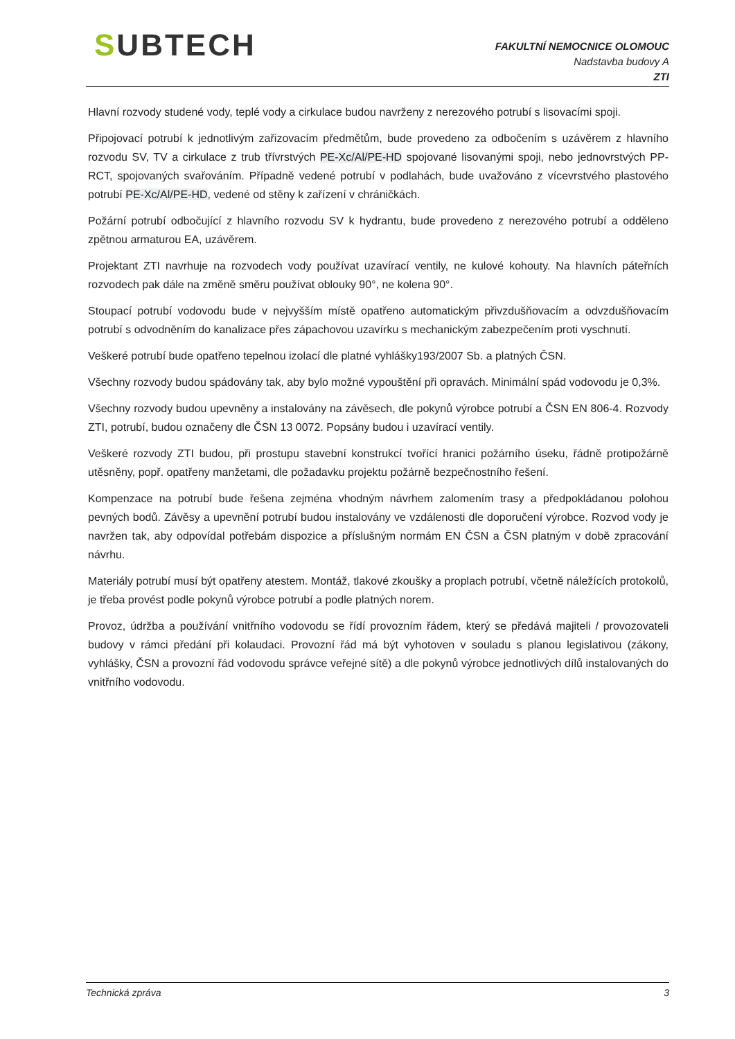SUBTECH
FAKULTNÍ NEMOCNICE OLOMOUC
Nadstavba budovy A
ZTI
Hlavní rozvody studené vody, teplé vody a cirkulace budou navrženy z nerezového potrubí s lisovacími spoji.
Připojovací potrubí k jednotlivým zařizovacím předmětům, bude provedeno za odbočením s uzávěrem z hlavního rozvodu SV, TV a cirkulace z trub třívrstvých PE-Xc/Al/PE-HD spojované lisovanými spoji, nebo jednovrstvých PP-RCT, spojovaných svařováním. Případně vedené potrubí v podlahách, bude uvažováno z vícevrstvého plastového potrubí PE-Xc/Al/PE-HD, vedené od stěny k zařízení v chráničkách.
Požární potrubí odbočující z hlavního rozvodu SV k hydrantu, bude provedeno z nerezového potrubí a odděleno zpětnou armaturou EA, uzávěrem.
Projektant ZTI navrhuje na rozvodech vody používat uzavírací ventily, ne kulové kohouty. Na hlavních páteřních rozvodech pak dále na změně směru používat oblouky 90°, ne kolena 90°.
Stoupací potrubí vodovodu bude v nejvyšším místě opatřeno automatickým přivzdušňovacím a odvzdušňovacím potrubí s odvodněním do kanalizace přes zápachovou uzavírku s mechanickým zabezpečením proti vyschnutí.
Veškeré potrubí bude opatřeno tepelnou izolací dle platné vyhlášky193/2007 Sb. a platných ČSN.
Všechny rozvody budou spádovány tak, aby bylo možné vypouštění při opravách. Minimální spád vodovodu je 0,3%.
Všechny rozvody budou upevněny a instalovány na závěsech, dle pokynů výrobce potrubí a ČSN EN 806-4. Rozvody ZTI, potrubí, budou označeny dle ČSN 13 0072. Popsány budou i uzavírací ventily.
Veškeré rozvody ZTI budou, při prostupu stavební konstrukcí tvořící hranici požárního úseku, řádně protipožárně utěsněny, popř. opatřeny manžetami, dle požadavku projektu požárně bezpečnostního řešení.
Kompenzace na potrubí bude řešena zejména vhodným návrhem zalomením trasy a předpokládanou polohou pevných bodů. Závěsy a upevnění potrubí budou instalovány ve vzdálenosti dle doporučení výrobce. Rozvod vody je navržen tak, aby odpovídal potřebám dispozice a příslušným normám EN ČSN a ČSN platným v době zpracování návrhu.
Materiály potrubí musí být opatřeny atestem. Montáž, tlakové zkoušky a proplach potrubí, včetně náležících protokolů, je třeba provést podle pokynů výrobce potrubí a podle platných norem.
Provoz, údržba a používání vnitřního vodovodu se řídí provozním řádem, který se předává majiteli / provozovateli budovy v rámci předání při kolaudaci. Provozní řád má být vyhotoven v souladu s planou legislativou (zákony, vyhlášky, ČSN a provozní řád vodovodu správce veřejné sítě) a dle pokynů výrobce jednotlivých dílů instalovaných do vnitřního vodovodu.
Technická zpráva 3